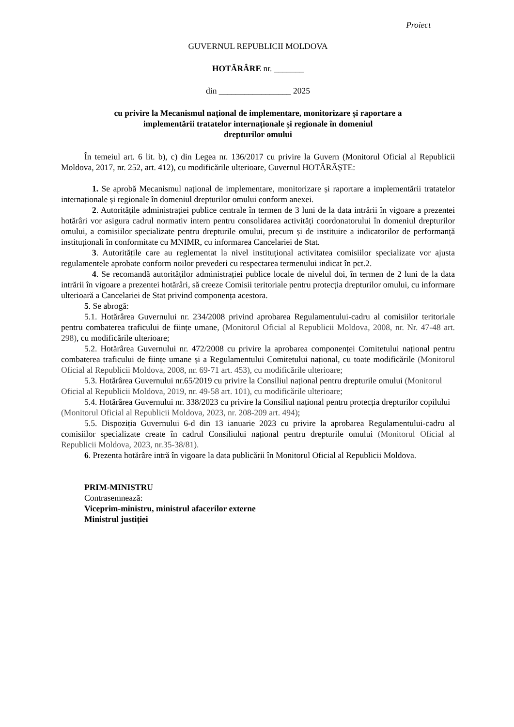Proiect
GUVERNUL REPUBLICII MOLDOVA
HOTĂRÂRE nr. _______
din _________________ 2025
cu privire la Mecanismul național de implementare, monitorizare și raportare a
implementării tratatelor internaționale și regionale în domeniul
drepturilor omului
În temeiul art. 6 lit. b), c) din Legea nr. 136/2017 cu privire la Guvern (Monitorul Oficial al Republicii Moldova, 2017, nr. 252, art. 412), cu modificările ulterioare, Guvernul HOTĂRĂȘTE:
1. Se aprobă Mecanismul național de implementare, monitorizare și raportare a implementării tratatelor internaționale și regionale în domeniul drepturilor omului conform anexei.
2. Autoritățile administrației publice centrale în termen de 3 luni de la data intrării în vigoare a prezentei hotărâri vor asigura cadrul normativ intern pentru consolidarea activități coordonatorului în domeniul drepturilor omului, a comisiilor specializate pentru drepturile omului, precum și de instituire a indicatorilor de performanță instituționali în conformitate cu MNIMR, cu informarea Cancelariei de Stat.
3. Autoritățile care au reglementat la nivel instituțional activitatea comisiilor specializate vor ajusta regulamentele aprobate conform noilor prevederi cu respectarea termenului indicat în pct.2.
4. Se recomandă autorităților administrației publice locale de nivelul doi, în termen de 2 luni de la data intrării în vigoare a prezentei hotărâri, să creeze Comisii teritoriale pentru protecția drepturilor omului, cu informare ulterioară a Cancelariei de Stat privind componența acestora.
5. Se abrogă:
5.1. Hotărârea Guvernului nr. 234/2008 privind aprobarea Regulamentului-cadru al comisiilor teritoriale pentru combaterea traficului de ființe umane, (Monitorul Oficial al Republicii Moldova, 2008, nr. Nr. 47-48 art. 298), cu modificările ulterioare;
5.2. Hotărârea Guvernului nr. 472/2008 cu privire la aprobarea componenței Comitetului național pentru combaterea traficului de ființe umane și a Regulamentului Comitetului național, cu toate modificările (Monitorul Oficial al Republicii Moldova, 2008, nr. 69-71 art. 453), cu modificările ulterioare;
5.3. Hotărârea Guvernului nr.65/2019 cu privire la Consiliul național pentru drepturile omului (Monitorul Oficial al Republicii Moldova, 2019, nr. 49-58 art. 101), cu modificările ulterioare;
5.4. Hotărârea Guvernului nr. 338/2023 cu privire la Consiliul național pentru protecția drepturilor copilului (Monitorul Oficial al Republicii Moldova, 2023, nr. 208-209 art. 494);
5.5. Dispoziția Guvernului 6-d din 13 ianuarie 2023 cu privire la aprobarea Regulamentului-cadru al comisiilor specializate create în cadrul Consiliului național pentru drepturile omului (Monitorul Oficial al Republicii Moldova, 2023, nr.35-38/81).
6. Prezenta hotărâre intră în vigoare la data publicării în Monitorul Oficial al Republicii Moldova.
PRIM-MINISTRU
Contrasemnează:
Viceprim-ministru, ministrul afacerilor externe
Ministrul justiției